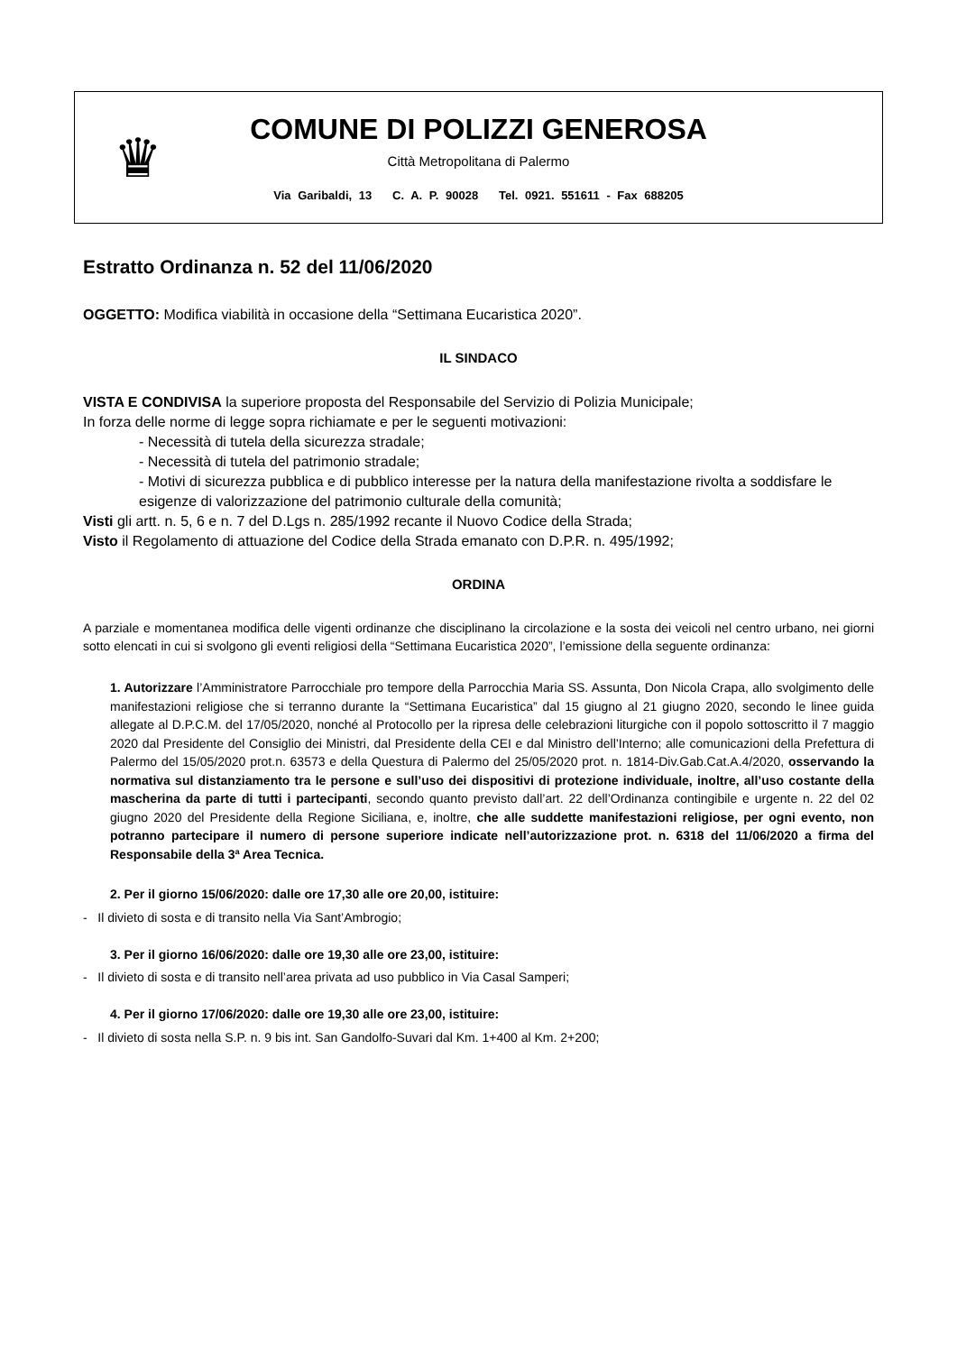♛
COMUNE DI POLIZZI GENEROSA
Città Metropolitana di Palermo
Via Garibaldi, 13 C. A. P. 90028 Tel. 0921. 551611 - Fax 688205
Estratto Ordinanza n. 52 del 11/06/2020
OGGETTO: Modifica viabilità in occasione della “Settimana Eucaristica 2020”.
IL SINDACO
VISTA E CONDIVISA la superiore proposta del Responsabile del Servizio di Polizia Municipale;
In forza delle norme di legge sopra richiamate e per le seguenti motivazioni:
- Necessità di tutela della sicurezza stradale;
- Necessità di tutela del patrimonio stradale;
- Motivi di sicurezza pubblica e di pubblico interesse per la natura della manifestazione rivolta a soddisfare le esigenze di valorizzazione del patrimonio culturale della comunità;
Visti gli artt. n. 5, 6 e n. 7 del D.Lgs n. 285/1992 recante il Nuovo Codice della Strada;
Visto il Regolamento di attuazione del Codice della Strada emanato con D.P.R. n. 495/1992;
ORDINA
A parziale e momentanea modifica delle vigenti ordinanze che disciplinano la circolazione e la sosta dei veicoli nel centro urbano, nei giorni sotto elencati in cui si svolgono gli eventi religiosi della “Settimana Eucaristica 2020”, l’emissione della seguente ordinanza:
1. Autorizzare l’Amministratore Parrocchiale pro tempore della Parrocchia Maria SS. Assunta, Don Nicola Crapa, allo svolgimento delle manifestazioni religiose che si terranno durante la “Settimana Eucaristica” dal 15 giugno al 21 giugno 2020, secondo le linee guida allegate al D.P.C.M. del 17/05/2020, nonché al Protocollo per la ripresa delle celebrazioni liturgiche con il popolo sottoscritto il 7 maggio 2020 dal Presidente del Consiglio dei Ministri, dal Presidente della CEI e dal Ministro dell’Interno; alle comunicazioni della Prefettura di Palermo del 15/05/2020 prot.n. 63573 e della Questura di Palermo del 25/05/2020 prot. n. 1814-Div.Gab.Cat.A.4/2020, osservando la normativa sul distanziamento tra le persone e sull’uso dei dispositivi di protezione individuale, inoltre, all’uso costante della mascherina da parte di tutti i partecipanti, secondo quanto previsto dall’art. 22 dell’Ordinanza contingibile e urgente n. 22 del 02 giugno 2020 del Presidente della Regione Siciliana, e, inoltre, che alle suddette manifestazioni religiose, per ogni evento, non potranno partecipare il numero di persone superiore indicate nell’autorizzazione prot. n. 6318 del 11/06/2020 a firma del Responsabile della 3ª Area Tecnica.
2. Per il giorno 15/06/2020: dalle ore 17,30 alle ore 20,00, istituire:
- Il divieto di sosta e di transito nella Via Sant’Ambrogio;
3. Per il giorno 16/06/2020: dalle ore 19,30 alle ore 23,00, istituire:
- Il divieto di sosta e di transito nell’area privata ad uso pubblico in Via Casal Samperi;
4. Per il giorno 17/06/2020: dalle ore 19,30 alle ore 23,00, istituire:
- Il divieto di sosta nella S.P. n. 9 bis int. San Gandolfo-Suvari dal Km. 1+400 al Km. 2+200;